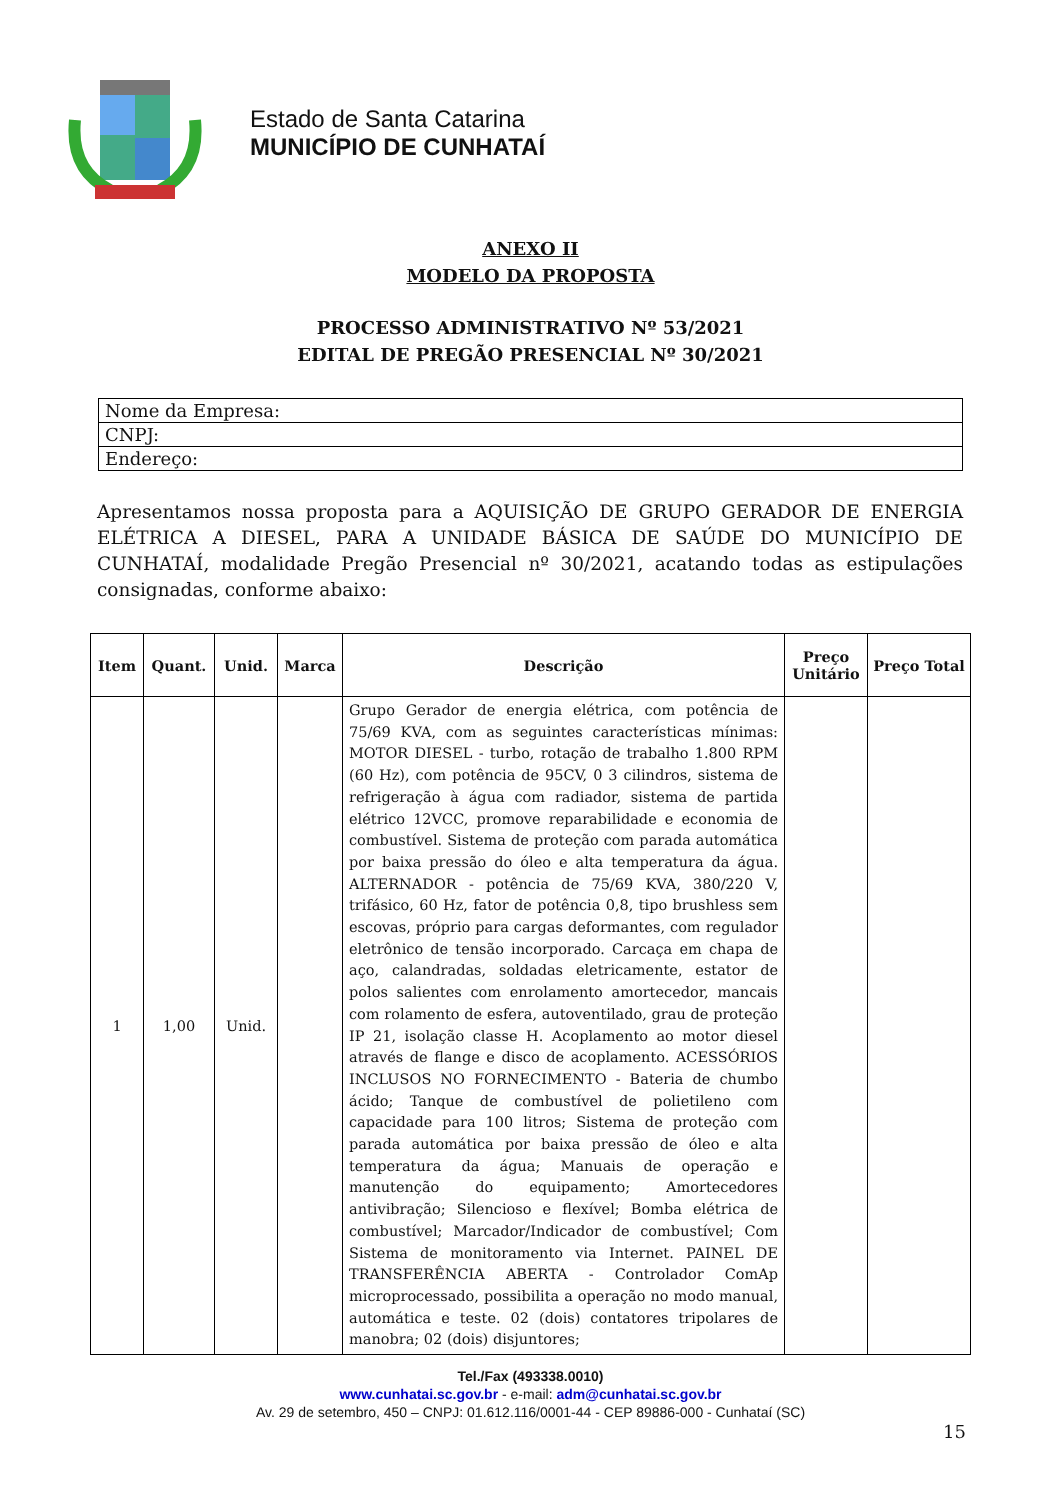Estado de Santa Catarina
MUNICÍPIO DE CUNHATAÍ
ANEXO II
MODELO DA PROPOSTA
PROCESSO ADMINISTRATIVO Nº 53/2021
EDITAL DE PREGÃO PRESENCIAL Nº 30/2021
| Nome da Empresa: |
| CNPJ: |
| Endereço: |
Apresentamos nossa proposta para a AQUISIÇÃO DE GRUPO GERADOR DE ENERGIA ELÉTRICA A DIESEL, PARA A UNIDADE BÁSICA DE SAÚDE DO MUNICÍPIO DE CUNHATAÍ, modalidade Pregão Presencial nº 30/2021, acatando todas as estipulações consignadas, conforme abaixo:
| Item | Quant. | Unid. | Marca | Descrição | Preço Unitário | Preço Total |
| --- | --- | --- | --- | --- | --- | --- |
| 1 | 1,00 | Unid. | | Grupo Gerador de energia elétrica, com potência de 75/69 KVA, com as seguintes características mínimas: MOTOR DIESEL - turbo, rotação de trabalho 1.800 RPM (60 Hz), com potência de 95CV, 0 3 cilindros, sistema de refrigeração à água com radiador, sistema de partida elétrico 12VCC, promove reparabilidade e economia de combustível. Sistema de proteção com parada automática por baixa pressão do óleo e alta temperatura da água. ALTERNADOR - potência de 75/69 KVA, 380/220 V, trifásico, 60 Hz, fator de potência 0,8, tipo brushless sem escovas, próprio para cargas deformantes, com regulador eletrônico de tensão incorporado. Carcaça em chapa de aço, calandradas, soldadas eletricamente, estator de polos salientes com enrolamento amortecedor, mancais com rolamento de esfera, autoventilado, grau de proteção IP 21, isolação classe H. Acoplamento ao motor diesel através de flange e disco de acoplamento. ACESSÓRIOS INCLUSOS NO FORNECIMENTO - Bateria de chumbo ácido; Tanque de combustível de polietileno com capacidade para 100 litros; Sistema de proteção com parada automática por baixa pressão de óleo e alta temperatura da água; Manuais de operação e manutenção do equipamento; Amortecedores antivibração; Silencioso e flexível; Bomba elétrica de combustível; Marcador/Indicador de combustível; Com Sistema de monitoramento via Internet. PAINEL DE TRANSFERÊNCIA ABERTA - Controlador ComAp microprocessado, possibilita a operação no modo manual, automática e teste. 02 (dois) contatores tripolares de manobra; 02 (dois) disjuntores; | | |
Tel./Fax (493338.0010)
www.cunhatai.sc.gov.br - e-mail: adm@cunhatai.sc.gov.br
Av. 29 de setembro, 450 – CNPJ: 01.612.116/0001-44 - CEP 89886-000 - Cunhataí (SC)
15